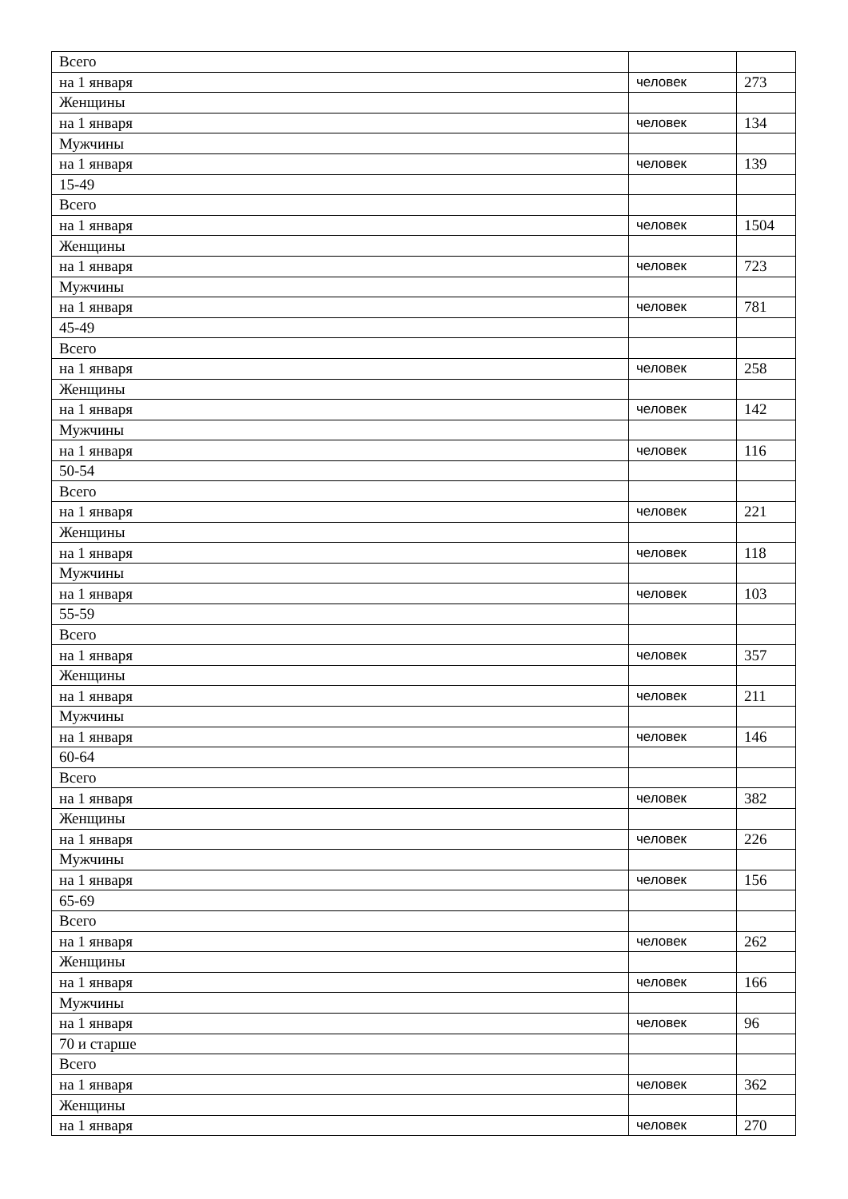| Всего | | |
| на 1 января | человек | 273 |
| Женщины | | |
| на 1 января | человек | 134 |
| Мужчины | | |
| на 1 января | человек | 139 |
| 15-49 | | |
| Всего | | |
| на 1 января | человек | 1504 |
| Женщины | | |
| на 1 января | человек | 723 |
| Мужчины | | |
| на 1 января | человек | 781 |
| 45-49 | | |
| Всего | | |
| на 1 января | человек | 258 |
| Женщины | | |
| на 1 января | человек | 142 |
| Мужчины | | |
| на 1 января | человек | 116 |
| 50-54 | | |
| Всего | | |
| на 1 января | человек | 221 |
| Женщины | | |
| на 1 января | человек | 118 |
| Мужчины | | |
| на 1 января | человек | 103 |
| 55-59 | | |
| Всего | | |
| на 1 января | человек | 357 |
| Женщины | | |
| на 1 января | человек | 211 |
| Мужчины | | |
| на 1 января | человек | 146 |
| 60-64 | | |
| Всего | | |
| на 1 января | человек | 382 |
| Женщины | | |
| на 1 января | человек | 226 |
| Мужчины | | |
| на 1 января | человек | 156 |
| 65-69 | | |
| Всего | | |
| на 1 января | человек | 262 |
| Женщины | | |
| на 1 января | человек | 166 |
| Мужчины | | |
| на 1 января | человек | 96 |
| 70 и старше | | |
| Всего | | |
| на 1 января | человек | 362 |
| Женщины | | |
| на 1 января | человек | 270 |